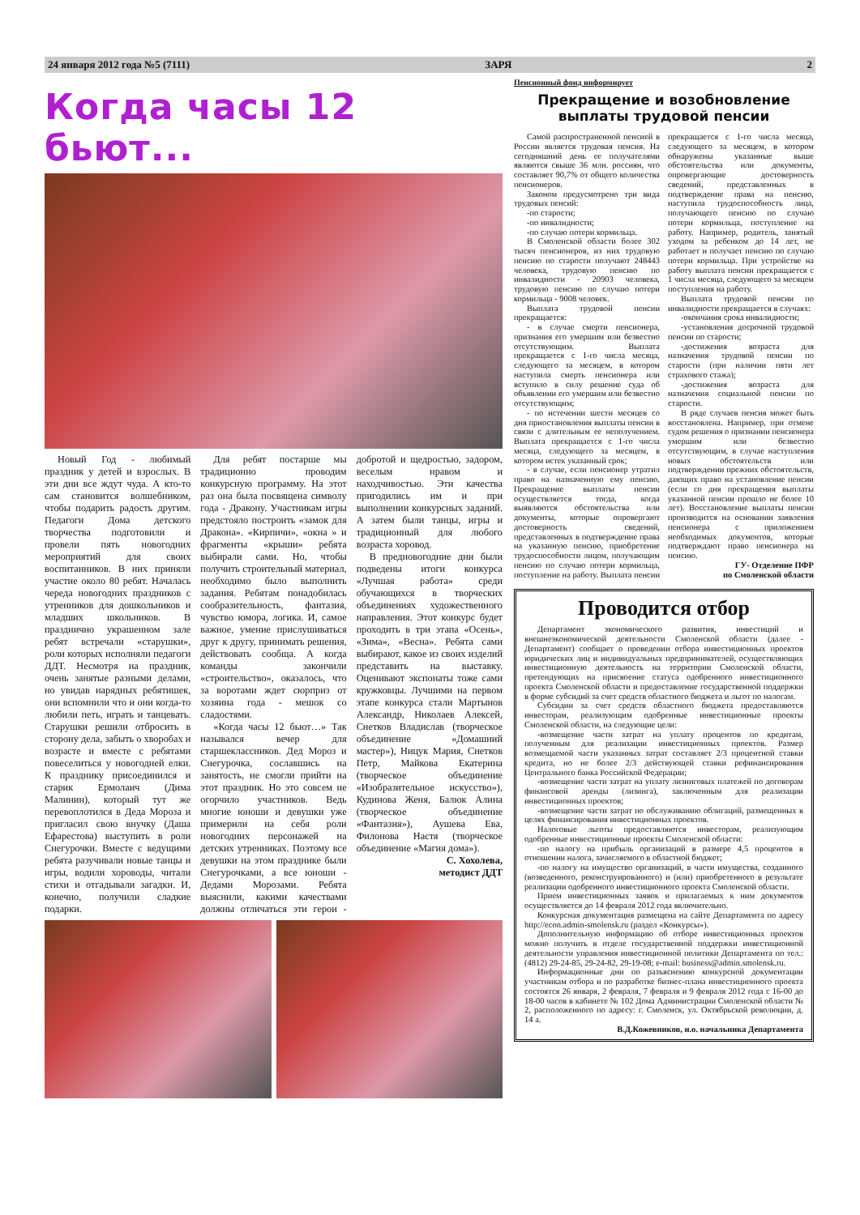24 января 2012 года №5 (7111) ЗАРЯ 2
Когда часы 12 бьют...
Новый Год - любимый праздник у детей и взрослых. В эти дни все ждут чуда. А кто-то сам становится волшебником, чтобы подарить радость другим. Педагоги Дома детского творчества подготовили и провели пять новогодних мероприятий для своих воспитанников. В них приняли участие около 80 ребят. Началась череда новогодних праздников с утренников для дошкольников и младших школьников. В празднично украшенном зале ребят встречали «старушки», роли которых исполняли педагоги ДДТ. Несмотря на праздник, очень занятые разными делами, но увидав нарядных ребятишек, они вспомнили что и они когда-то любили петь, играть и танцевать. Старушки решили отбросить в сторону дела, забыть о хворобах и возрасте и вместе с ребятами повеселиться у новогодней елки. К празднику присоединился и старик Ермолаич (Дима Малинин), который тут же перевоплотился в Деда Мороза и пригласил свою внучку (Даша Ефарестова) выступить в роли Снегурочки. Вместе с ведущими ребята разучивали новые танцы и игры, водили хороводы, читали стихи и отгадывали загадки. И, конечно, получили сладкие подарки.
Для ребят постарше мы традиционно проводим конкурсную программу. На этот раз она была посвящена символу года - Дракону. Участникам игры предстояло построить «замок для Дракона». «Кирпичи», «окна » и фрагменты «крыши» ребята выбирали сами. Но, чтобы получить строительный материал, необходимо было выполнить задания. Ребятам понадобилась сообразительность, фантазия, чувство юмора, логика. И, самое важное, умение прислушиваться друг к другу, принимать решения, действовать сообща. А когда команды закончили «строительство», оказалось, что за воротами ждет сюрприз от хозяина года - мешок со сладостями.
«Когда часы 12 бьют…» Так назывался вечер для старшеклассников. Дед Мороз и Снегурочка, сославшись на занятость, не смогли прийти на этот праздник. Но это совсем не огорчило участников. Ведь многие юноши и девушки уже примерили на себя роли новогодних персонажей на детских утренниках. Поэтому все девушки на этом празднике были Снегурочками, а все юноши - Дедами Морозами. Ребята выяснили, какими качествами должны отличаться эти герои - добротой и щедростью, задором, веселым нравом и находчивостью. Эти качества пригодились им и при выполнении конкурсных заданий. А затем были танцы, игры и традиционный для любого возраста хоровод.
В предновогодние дни были подведены итоги конкурса «Лучшая работа» среди обучающихся в творческих объединениях художественного направления. Этот конкурс будет проходить в три этапа «Осень», «Зима», «Весна». Ребята сами выбирают, какое из своих изделий представить на выставку. Оценивают экспонаты тоже сами кружковцы. Лучшими на первом этапе конкурса стали Мартынов Александр, Николаев Алексей, Снетков Владислав (творческое объединение «Домашний мастер»), Ницук Мария, Снетков Петр, Майкова Екатерина (творческое объединение «Изобразительное искусство»), Кудинова Женя, Балюк Алина (творческое объединение «Фантазия»), Аушева Ева, Филонова Настя (творческое объединение «Магия дома»).
С. Хохолева,
методист ДДТ
Пенсионный фонд информирует
Прекращение и возобновление выплаты трудовой пенсии
Самой распространенной пенсией в России является трудовая пенсия. На сегодняшний день ее получателями являются свыше 36 млн. россиян, что составляет 90,7% от общего количества пенсионеров.
Законом предусмотрено три вида трудовых пенсий:
-по старости;
-по инвалидности;
-по случаю потери кормильца.
В Смоленской области более 302 тысяч пенсионеров, из них трудовую пенсию по старости получают 248443 человека, трудовую пенсию по инвалидности - 20903 человека, трудовую пенсию по случаю потери кормильца - 9008 человек.
Выплата трудовой пенсии прекращается:
- в случае смерти пенсионера, признания его умершим или безвестно отсутствующим. Выплата прекращается с 1-го числа месяца, следующего за месяцем, в котором наступила смерть пенсионера или вступило в силу решение суда об объявлении его умершим или безвестно отсутствующим;
- по истечении шести месяцев со дня приостановления выплаты пенсии в связи с длительным ее неполучением. Выплата прекращается с 1-го числа месяца, следующего за месяцем, в котором истек указанный срок;
- в случае, если пенсионер утратил право на назначенную ему пенсию. Прекращение выплаты пенсии осуществляется тогда, когда выявляются обстоятельства или документы, которые опровергают достоверность сведений, представленных в подтверждение права на указанную пенсию, приобретение трудоспособности лицом, получающим пенсию по случаю потери кормильца, поступление на работу. Выплата пенсии прекращается с 1-го числа месяца, следующего за месяцем, в котором обнаружены указанные выше обстоятельства или документы, опровергающие достоверность сведений, представленных в подтверждение права на пенсию, наступила трудоспособность лица, получающего пенсию по случаю потери кормильца, поступление на работу. Например, родитель, занятый уходом за ребенком до 14 лет, не работает и получает пенсию по случаю потери кормильца. При устройстве на работу выплата пенсии прекращается с 1 числа месяца, следующего за месяцем поступления на работу.
Выплата трудовой пенсии по инвалидности прекращается в случаях:
-окончания срока инвалидности;
-установления досрочной трудовой пенсии по старости;
-достижения возраста для назначения трудовой пенсии по старости (при наличии пяти лет страхового стажа);
-достижения возраста для назначения социальной пенсии по старости.
В ряде случаев пенсия может быть восстановлена. Например, при отмене судом решения о признании пенсионера умершим или безвестно отсутствующим, в случае наступления новых обстоятельств или подтверждении прежних обстоятельств, дающих право на установление пенсии (если со дня прекращения выплаты указанной пенсии прошло не более 10 лет). Восстановление выплаты пенсии производится на основании заявления пенсионера с приложением необходимых документов, которые подтверждают право пенсионера на пенсию.
ГУ- Отделение ПФР
по Смоленской области
Проводится отбор
Департамент экономического развития, инвестиций и внешнеэкономической деятельности Смоленской области (далее - Департамент) сообщает о проведении отбора инвестиционных проектов юридических лиц и индивидуальных предпринимателей, осуществляющих инвестиционную деятельность на территории Смоленской области, претендующих на присвоение статуса одобренного инвестиционного проекта Смоленской области и предоставление государственной поддержки в форме субсидий за счет средств областного бюджета и льгот по налогам.
Субсидии за счет средств областного бюджета предоставляются инвесторам, реализующим одобренные инвестиционные проекты Смоленской области, на следующие цели:
-возмещение части затрат на уплату процентов по кредитам, полученным для реализации инвестиционных проектов. Размер возмещаемой части указанных затрат составляет 2/3 процентной ставки кредита, но не более 2/3 действующей ставки рефинансирования Центрального банка Российской Федерации;
-возмещение части затрат на уплату лизинговых платежей по договорам финансовой аренды (лизинга), заключенным для реализации инвестиционных проектов;
-возмещение части затрат по обслуживанию облигаций, размещенных в целях финансирования инвестиционных проектов.
Налоговые льготы предоставляются инвесторам, реализующим одобренные инвестиционные проекты Смоленской области:
-по налогу на прибыль организаций в размере 4,5 процентов в отношении налога, зачисляемого в областной бюджет;
-по налогу на имущество организаций, в части имущества, созданного (возведенного, реконструированного) и (или) приобретенного в результате реализации одобренного инвестиционного проекта Смоленской области.
Прием инвестиционных заявок и прилагаемых к ним документов осуществляется до 14 февраля 2012 года включительно.
Конкурсная документация размещена на сайте Департамента по адресу http://econ.admin-smolensk.ru (раздел «Конкурсы»).
Дополнительную информацию об отборе инвестиционных проектов можно получить в отделе государственной поддержки инвестиционной деятельности управления инвестиционной политики Департамента по тел.: (4812) 29-24-85, 29-24-82, 29-19-08; e-mail: business@admin.smolensk.ru.
Информационные дни по разъяснению конкурсной документации участникам отбора и по разработке бизнес-плана инвестиционного проекта состоятся 26 января, 2 февраля, 7 февраля и 9 февраля 2012 года с 16-00 до 18-00 часов в кабинете № 102 Дома Администрации Смоленской области № 2, расположенного по адресу: г. Смоленск, ул. Октябрьской революции, д. 14 а.
В.Д.Кожевников, и.о. начальника Департамента